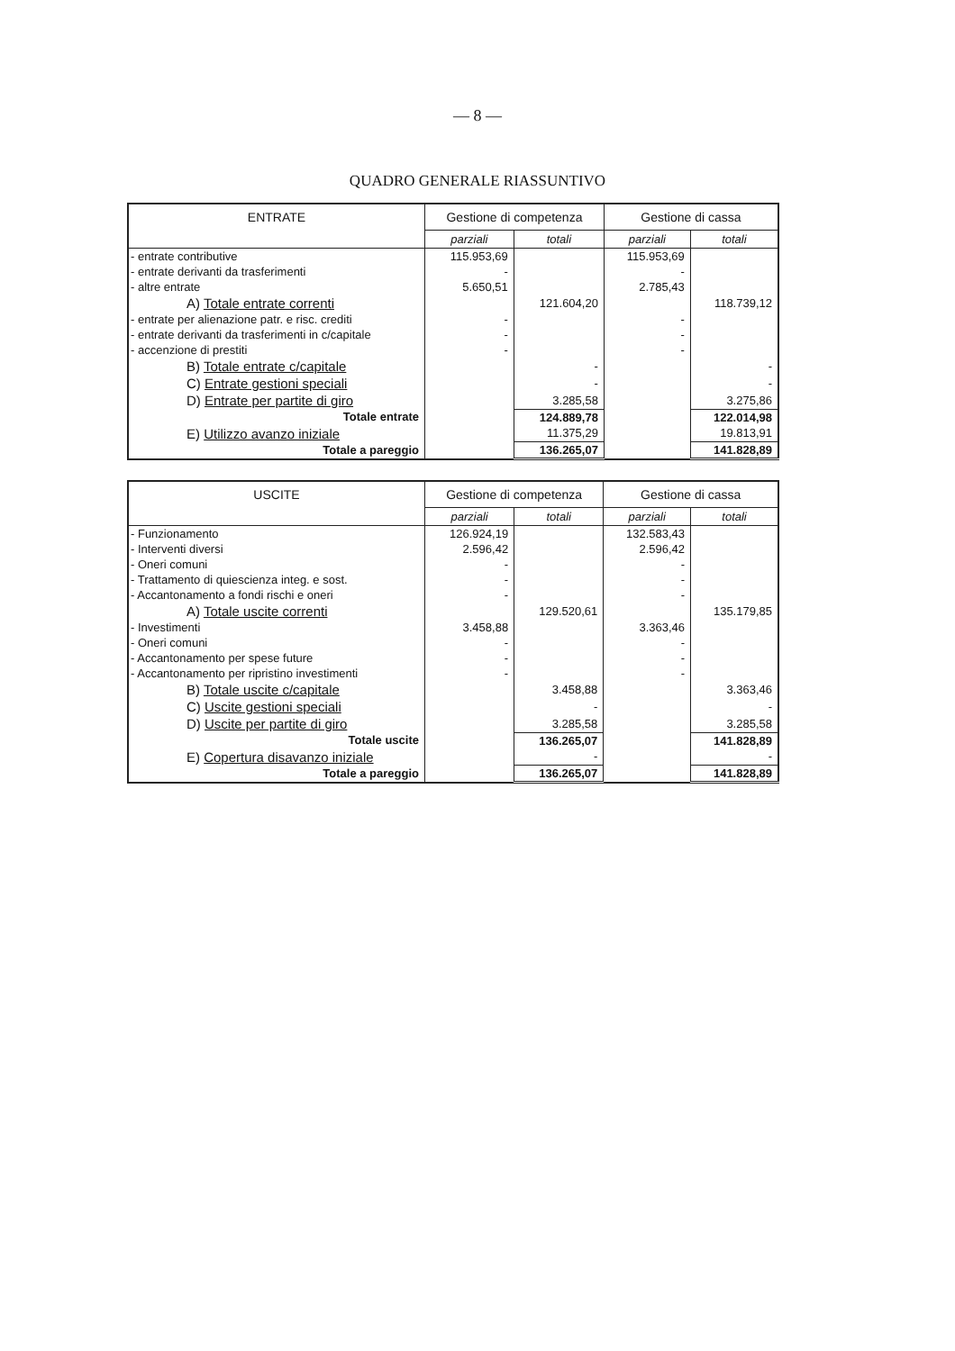— 8 —
QUADRO GENERALE RIASSUNTIVO
| ENTRATE | Gestione di competenza | | Gestione di cassa | |
| --- | --- | --- | --- | --- |
| | parziali | totali | parziali | totali |
| - entrate contributive | 115.953,69 | | 115.953,69 | |
| - entrate derivanti da trasferimenti | - | | - | |
| - altre entrate | 5.650,51 | | 2.785,43 | |
| A) Totale entrate correnti | | 121.604,20 | | 118.739,12 |
| - entrate per alienazione patr. e risc. crediti | - | | - | |
| - entrate derivanti da trasferimenti in c/capitale | - | | - | |
| - accenzione di prestiti | - | | - | |
| B) Totale entrate c/capitale | | - | | - |
| C) Entrate gestioni speciali | | - | | - |
| D) Entrate per partite di giro | | 3.285,58 | | 3.275,86 |
| Totale entrate | | 124.889,78 | | 122.014,98 |
| E) Utilizzo avanzo iniziale | | 11.375,29 | | 19.813,91 |
| Totale a pareggio | | 136.265,07 | | 141.828,89 |
| USCITE | Gestione di competenza | | Gestione di cassa | |
| --- | --- | --- | --- | --- |
| | parziali | totali | parziali | totali |
| - Funzionamento | 126.924,19 | | 132.583,43 | |
| - Interventi diversi | 2.596,42 | | 2.596,42 | |
| - Oneri comuni | - | | - | |
| - Trattamento di quiescienza integ. e sost. | - | | - | |
| - Accantonamento a fondi rischi e oneri | - | | - | |
| A) Totale uscite correnti | | 129.520,61 | | 135.179,85 |
| - Investimenti | 3.458,88 | | 3.363,46 | |
| - Oneri comuni | - | | - | |
| - Accantonamento per spese future | - | | - | |
| - Accantonamento per ripristino investimenti | - | | - | |
| B) Totale uscite c/capitale | | 3.458,88 | | 3.363,46 |
| C) Uscite gestioni speciali | | - | | - |
| D) Uscite per partite di giro | | 3.285,58 | | 3.285,58 |
| Totale uscite | | 136.265,07 | | 141.828,89 |
| E) Copertura disavanzo iniziale | | - | | - |
| Totale a pareggio | | 136.265,07 | | 141.828,89 |